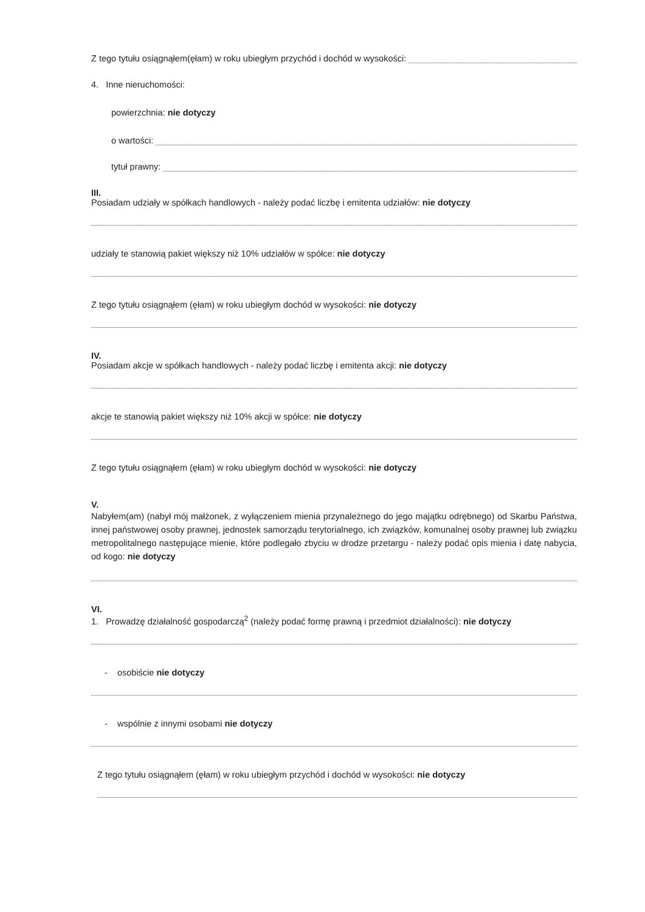Z tego tytułu osiągnąłem(ęłam) w roku ubiegłym przychód i dochód w wysokości:
4. Inne nieruchomości:
powierzchnia: nie dotyczy
o wartości:
tytuł prawny:
III.
Posiadam udziały w spółkach handlowych - należy podać liczbę i emitenta udziałów: nie dotyczy
udziały te stanowią pakiet większy niż 10% udziałów w spółce: nie dotyczy
Z tego tytułu osiągnąłem (ęłam) w roku ubiegłym dochód w wysokości: nie dotyczy
IV.
Posiadam akcje w spółkach handlowych - należy podać liczbę i emitenta akcji: nie dotyczy
akcje te stanowią pakiet większy niż 10% akcji w spółce: nie dotyczy
Z tego tytułu osiągnąłem (ęłam) w roku ubiegłym dochód w wysokości: nie dotyczy
V.
Nabyłem(am) (nabył mój małżonek, z wyłączeniem mienia przynależnego do jego majątku odrębnego) od Skarbu Państwa, innej państwowej osoby prawnej, jednostek samorządu terytorialnego, ich związków, komunalnej osoby prawnej lub związku metropolitalnego następujące mienie, które podlegało zbyciu w drodze przetargu - należy podać opis mienia i datę nabycia, od kogo: nie dotyczy
VI.
1. Prowadzę działalność gospodarczą<sup>2</sup> (należy podać formę prawną i przedmiot działalności): nie dotyczy
- osobiście nie dotyczy
- wspólnie z innymi osobami nie dotyczy
Z tego tytułu osiągnąłem (ęłam) w roku ubiegłym przychód i dochód w wysokości: nie dotyczy